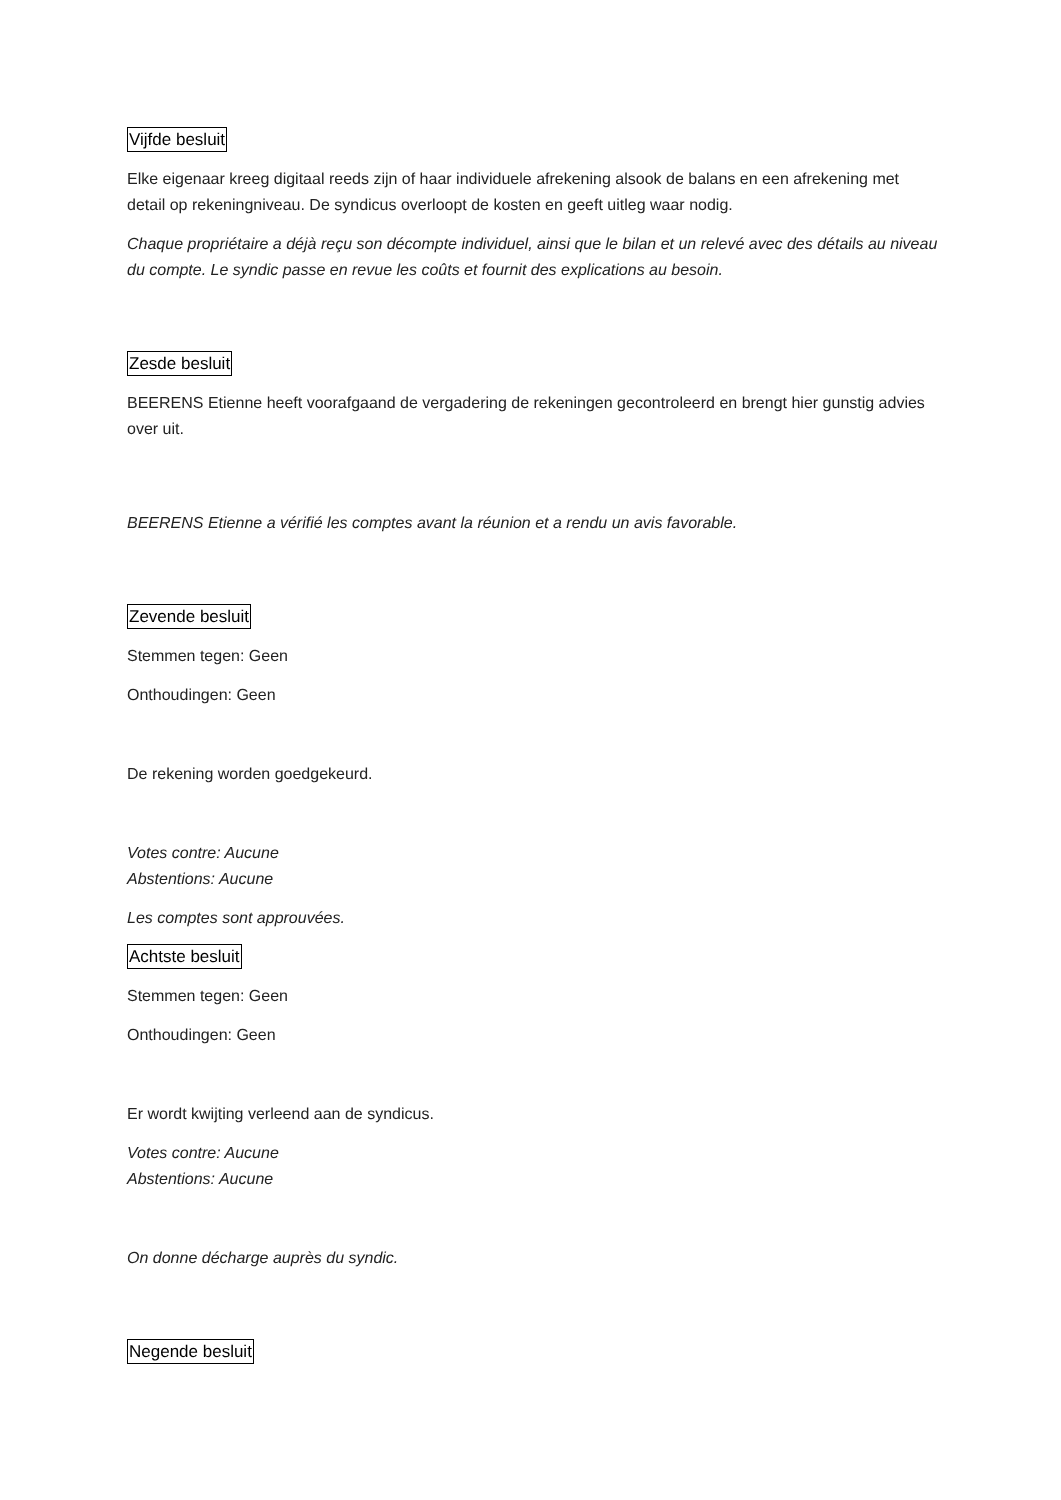Vijfde besluit
Elke eigenaar kreeg digitaal reeds zijn of haar individuele afrekening alsook de balans en een afrekening met detail op rekeningniveau. De syndicus overloopt de kosten en geeft uitleg waar nodig.
Chaque propriétaire a déjà reçu son décompte individuel, ainsi que le bilan et un relevé avec des détails au niveau du compte. Le syndic passe en revue les coûts et fournit des explications au besoin.
Zesde besluit
BEERENS Etienne heeft voorafgaand de vergadering de rekeningen gecontroleerd en brengt hier gunstig advies over uit.
BEERENS Etienne a vérifié les comptes avant la réunion et a rendu un avis favorable.
Zevende besluit
Stemmen tegen: Geen
Onthoudingen: Geen
De rekening worden goedgekeurd.
Votes contre: Aucune
Abstentions: Aucune
Les comptes sont approuvées.
Achtste besluit
Stemmen tegen: Geen
Onthoudingen: Geen
Er wordt kwijting verleend aan de syndicus.
Votes contre: Aucune
Abstentions: Aucune
On donne décharge auprès du syndic.
Negende besluit